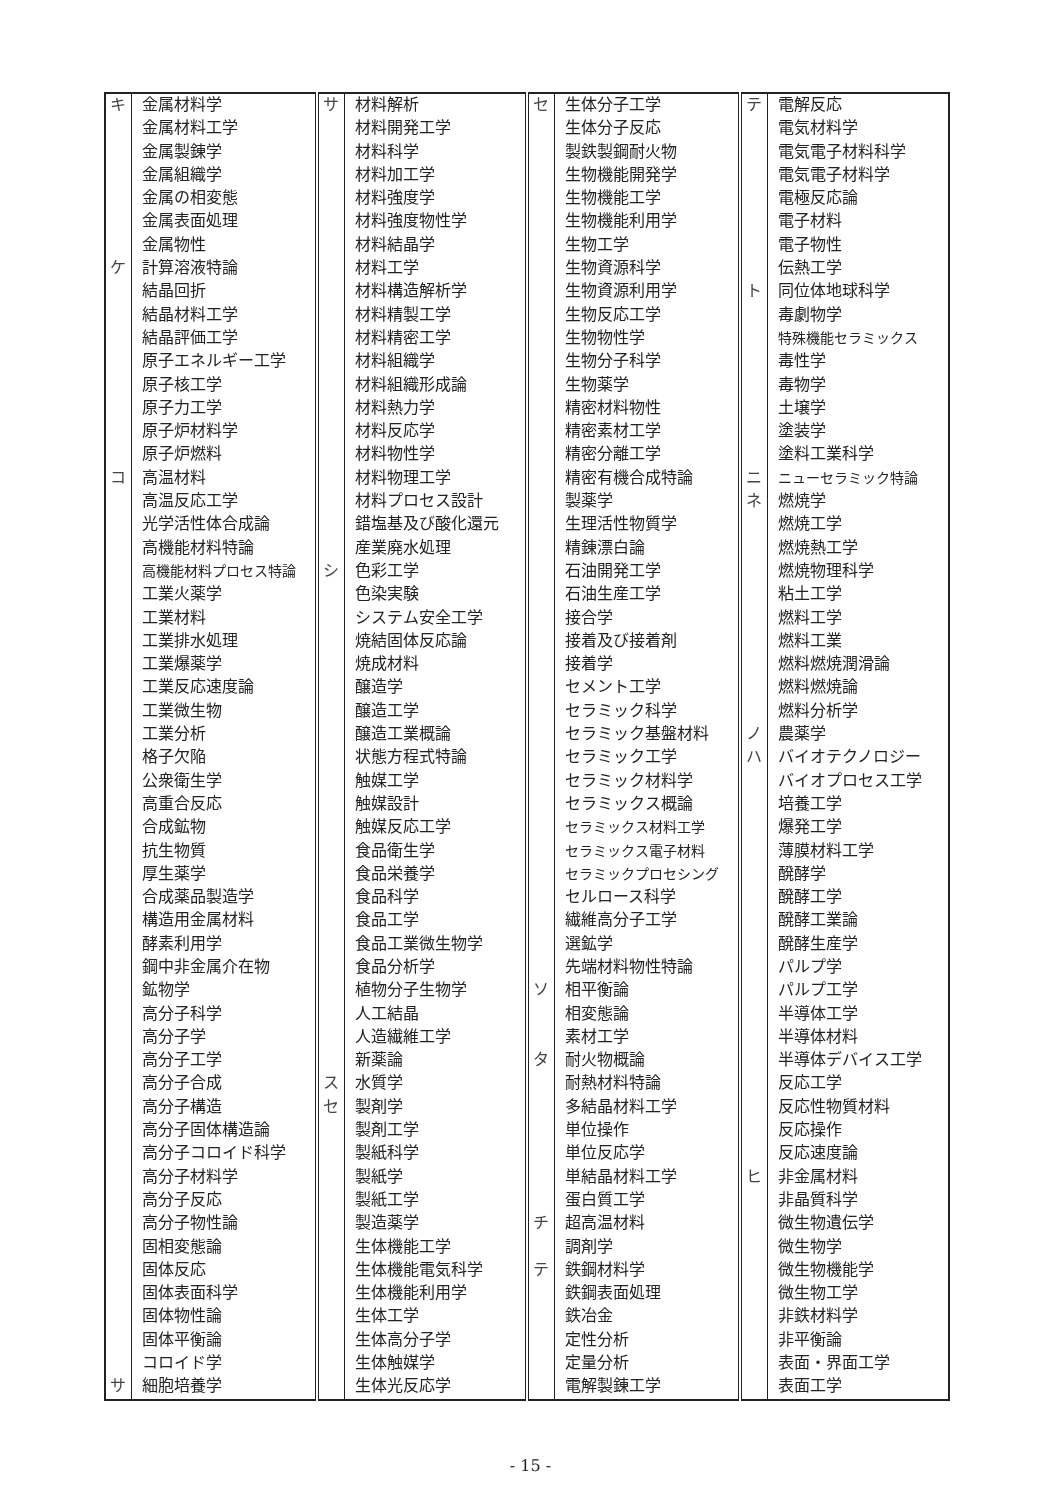| キ | 金属材料学 | サ | 材料解析 | セ | 生体分子工学 | テ | 電解反応 |
| | 金属材料工学 | | 材料開発工学 | | 生体分子反応 | | 電気材料学 |
| | 金属製錬学 | | 材料科学 | | 製鉄製鋼耐火物 | | 電気電子材料科学 |
| | 金属組織学 | | 材料加工学 | | 生物機能開発学 | | 電気電子材料学 |
| | 金属の相変態 | | 材料強度学 | | 生物機能工学 | | 電極反応論 |
| | 金属表面処理 | | 材料強度物性学 | | 生物機能利用学 | | 電子材料 |
| | 金属物性 | | 材料結晶学 | | 生物工学 | | 電子物性 |
| ケ | 計算溶液特論 | | 材料工学 | | 生物資源科学 | | 伝熱工学 |
| | 結晶回折 | | 材料構造解析学 | | 生物資源利用学 | ト | 同位体地球科学 |
| | 結晶材料工学 | | 材料精製工学 | | 生物反応工学 | | 毒劇物学 |
| | 結晶評価工学 | | 材料精密工学 | | 生物物性学 | | 特殊機能セラミックス |
| | 原子エネルギー工学 | | 材料組織学 | | 生物分子科学 | | 毒性学 |
| | 原子核工学 | | 材料組織形成論 | | 生物薬学 | | 毒物学 |
| | 原子力工学 | | 材料熱力学 | | 精密材料物性 | | 土壌学 |
| | 原子炉材料学 | | 材料反応学 | | 精密素材工学 | | 塗装学 |
| | 原子炉燃料 | | 材料物性学 | | 精密分離工学 | | 塗料工業科学 |
| コ | 高温材料 | | 材料物理工学 | | 精密有機合成特論 | ニ | ニューセラミック特論 |
| | 高温反応工学 | | 材料プロセス設計 | | 製薬学 | ネ | 燃焼学 |
| | 光学活性体合成論 | | 錯塩基及び酸化還元 | | 生理活性物質学 | | 燃焼工学 |
| | 高機能材料特論 | | 産業廃水処理 | | 精錬漂白論 | | 燃焼熱工学 |
| | 高機能材料プロセス特論 | シ | 色彩工学 | | 石油開発工学 | | 燃焼物理科学 |
| | 工業火薬学 | | 色染実験 | | 石油生産工学 | | 粘土工学 |
| | 工業材料 | | システム安全工学 | | 接合学 | | 燃料工学 |
| | 工業排水処理 | | 焼結固体反応論 | | 接着及び接着剤 | | 燃料工業 |
| | 工業爆薬学 | | 焼成材料 | | 接着学 | | 燃料燃焼潤滑論 |
| | 工業反応速度論 | | 醸造学 | | セメント工学 | | 燃料燃焼論 |
| | 工業微生物 | | 醸造工学 | | セラミック科学 | | 燃料分析学 |
| | 工業分析 | | 醸造工業概論 | | セラミック基盤材料 | ノ | 農薬学 |
| | 格子欠陥 | | 状態方程式特論 | | セラミック工学 | ハ | バイオテクノロジー |
| | 公衆衛生学 | | 触媒工学 | | セラミック材料学 | | バイオプロセス工学 |
| | 高重合反応 | | 触媒設計 | | セラミックス概論 | | 培養工学 |
| | 合成鉱物 | | 触媒反応工学 | | セラミックス材料工学 | | 爆発工学 |
| | 抗生物質 | | 食品衛生学 | | セラミックス電子材料 | | 薄膜材料工学 |
| | 厚生薬学 | | 食品栄養学 | | セラミックプロセシング | | 醗酵学 |
| | 合成薬品製造学 | | 食品科学 | | セルロース科学 | | 醗酵工学 |
| | 構造用金属材料 | | 食品工学 | | 繊維高分子工学 | | 醗酵工業論 |
| | 酵素利用学 | | 食品工業微生物学 | | 選鉱学 | | 醗酵生産学 |
| | 鋼中非金属介在物 | | 食品分析学 | | 先端材料物性特論 | | パルプ学 |
| | 鉱物学 | | 植物分子生物学 | ソ | 相平衡論 | | パルプ工学 |
| | 高分子科学 | | 人工結晶 | | 相変態論 | | 半導体工学 |
| | 高分子学 | | 人造繊維工学 | | 素材工学 | | 半導体材料 |
| | 高分子工学 | | 新薬論 | タ | 耐火物概論 | | 半導体デバイス工学 |
| | 高分子合成 | ス | 水質学 | | 耐熱材料特論 | | 反応工学 |
| | 高分子構造 | セ | 製剤学 | | 多結晶材料工学 | | 反応性物質材料 |
| | 高分子固体構造論 | | 製剤工学 | | 単位操作 | | 反応操作 |
| | 高分子コロイド科学 | | 製紙科学 | | 単位反応学 | | 反応速度論 |
| | 高分子材料学 | | 製紙学 | | 単結晶材料工学 | ヒ | 非金属材料 |
| | 高分子反応 | | 製紙工学 | | 蛋白質工学 | | 非晶質科学 |
| | 高分子物性論 | | 製造薬学 | チ | 超高温材料 | | 微生物遺伝学 |
| | 固相変態論 | | 生体機能工学 | | 調剤学 | | 微生物学 |
| | 固体反応 | | 生体機能電気科学 | テ | 鉄鋼材料学 | | 微生物機能学 |
| | 固体表面科学 | | 生体機能利用学 | | 鉄鋼表面処理 | | 微生物工学 |
| | 固体物性論 | | 生体工学 | | 鉄冶金 | | 非鉄材料学 |
| | 固体平衡論 | | 生体高分子学 | | 定性分析 | | 非平衡論 |
| | コロイド学 | | 生体触媒学 | | 定量分析 | | 表面・界面工学 |
| サ | 細胞培養学 | | 生体光反応学 | | 電解製錬工学 | | 表面工学 |
- 15 -